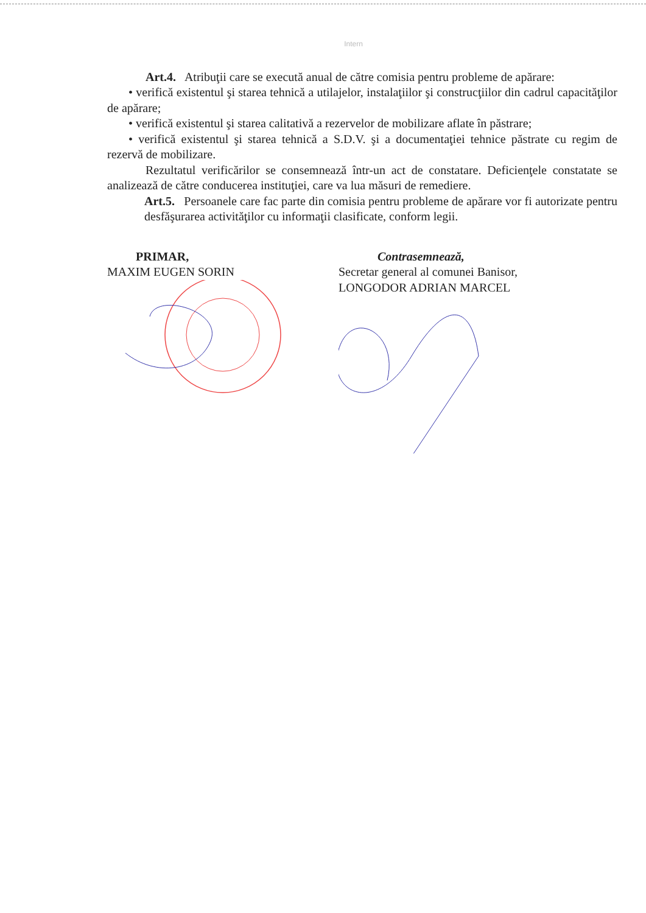Intern
Art.4. Atribuţii care se execută anual de către comisia pentru probleme de apărare:
• verifică existentul şi starea tehnică a utilajelor, instalaţiilor şi construcţiilor din cadrul capacităţilor de apărare;
• verifică existentul şi starea calitativă a rezervelor de mobilizare aflate în păstrare;
• verifică existentul şi starea tehnică a S.D.V. şi a documentaţiei tehnice păstrate cu regim de rezervă de mobilizare.
Rezultatul verificărilor se consemnează într-un act de constatare. Deficienţele constatate se analizează de către conducerea instituţiei, care va lua măsuri de remediere.
Art.5. Persoanele care fac parte din comisia pentru probleme de apărare vor fi autorizate pentru desfăşurarea activităţilor cu informaţii clasificate, conform legii.
PRIMAR,
MAXIM EUGEN SORIN
Contrasemnează,
Secretar general al comunei Banisor,
LONGODOR ADRIAN MARCEL